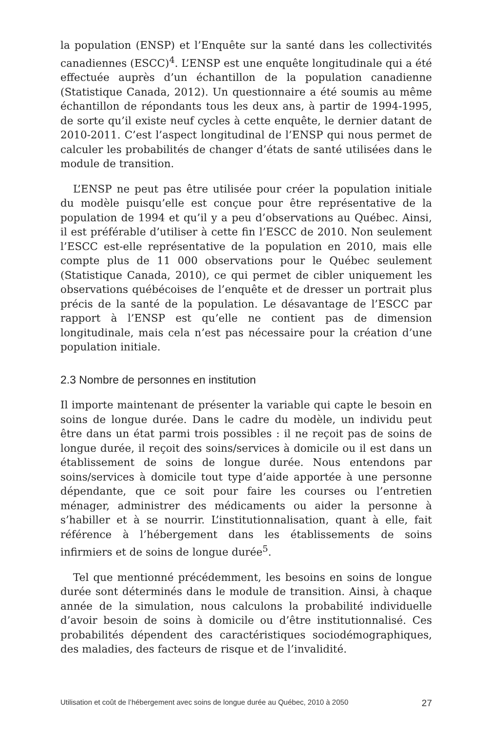la population (ENSP) et l’Enquête sur la santé dans les collectivités canadiennes (ESCC)<sup>4</sup>. L’ENSP est une enquête longitudinale qui a été effectuée auprès d’un échantillon de la population canadienne (Statistique Canada, 2012). Un questionnaire a été soumis au même échantillon de répondants tous les deux ans, à partir de 1994-1995, de sorte qu’il existe neuf cycles à cette enquête, le dernier datant de 2010-2011. C’est l’aspect longitudinal de l’ENSP qui nous permet de calculer les probabilités de changer d’états de santé utilisées dans le module de transition.
L’ENSP ne peut pas être utilisée pour créer la population initiale du modèle puisqu’elle est conçue pour être représentative de la population de 1994 et qu’il y a peu d’observations au Québec. Ainsi, il est préférable d’utiliser à cette fin l’ESCC de 2010. Non seulement l’ESCC est-elle représentative de la population en 2010, mais elle compte plus de 11 000 observations pour le Québec seulement (Statistique Canada, 2010), ce qui permet de cibler uniquement les observations québécoises de l’enquête et de dresser un portrait plus précis de la santé de la population. Le désavantage de l’ESCC par rapport à l’ENSP est qu’elle ne contient pas de dimension longitudinale, mais cela n’est pas nécessaire pour la création d’une population initiale.
2.3 Nombre de personnes en institution
Il importe maintenant de présenter la variable qui capte le besoin en soins de longue durée. Dans le cadre du modèle, un individu peut être dans un état parmi trois possibles : il ne reçoit pas de soins de longue durée, il reçoit des soins/services à domicile ou il est dans un établissement de soins de longue durée. Nous entendons par soins/services à domicile tout type d’aide apportée à une personne dépendante, que ce soit pour faire les courses ou l’entretien ménager, administrer des médicaments ou aider la personne à s’habiller et à se nourrir. L’institutionnalisation, quant à elle, fait référence à l’hébergement dans les établissements de soins infirmiers et de soins de longue durée<sup>5</sup>.
Tel que mentionné précédemment, les besoins en soins de longue durée sont déterminés dans le module de transition. Ainsi, à chaque année de la simulation, nous calculons la probabilité individuelle d’avoir besoin de soins à domicile ou d’être institutionnalisé. Ces probabilités dépendent des caractéristiques sociodémographiques, des maladies, des facteurs de risque et de l’invalidité.
Utilisation et coût de l’hébergement avec soins de longue durée au Québec, 2010 à 2050 27